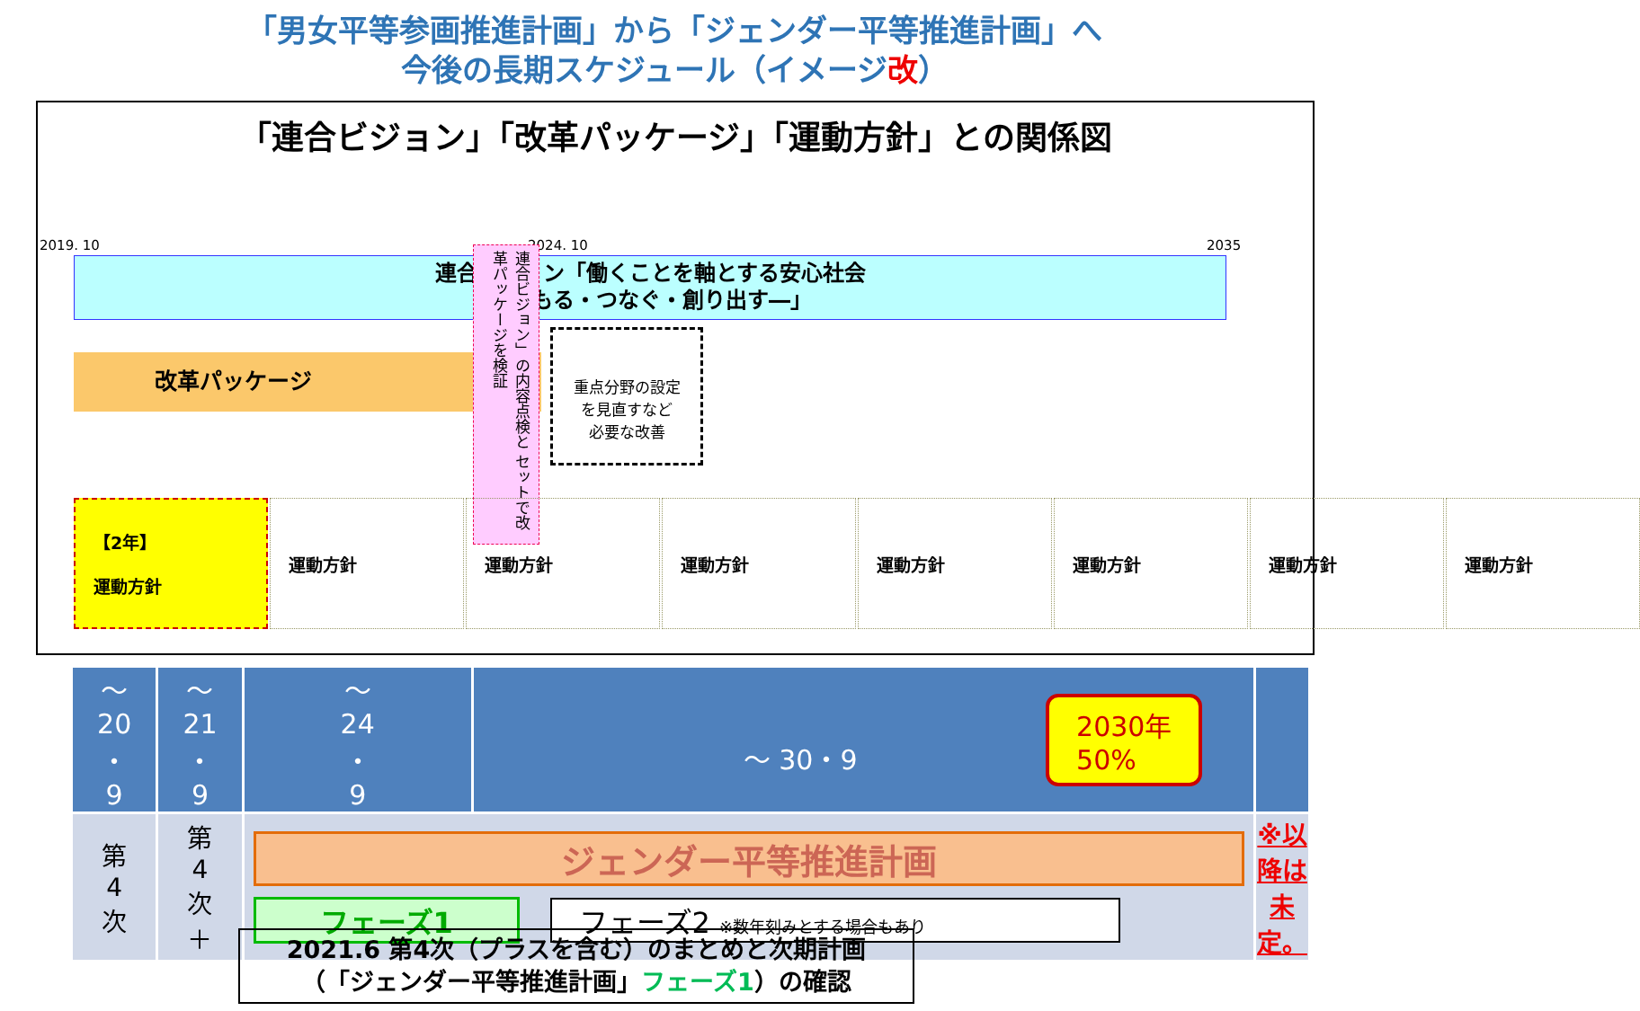「男女平等参画推進計画」から「ジェンダー平等推進計画」へ
今後の長期スケジュール（イメージ改）
「連合ビジョン」「改革パッケージ」「運動方針」との関係図
2019. 10 2024. 10 2035
連合ビジョン「働くことを軸とする安心社会
―まもる・つなぐ・創り出す―」
改革パッケージ
連合ビジョン」の内容点検と セットで改革パッケージを検証
重点分野の設定
を見直すなど
必要な改善
【2年】
運動方針
運動方針 運動方針 運動方針 運動方針 運動方針 運動方針 運動方針
| 〜 20 ・ 9 | 〜 21 ・ 9 | 〜 24 ・ 9 | 〜 30・9 2030年 50% | |
| 第 4 次 | 第 4 次 ＋ | ジェンダー平等推進計画 フェーズ1 フェーズ2 ※数年刻みとする場合もあり | | ※以降は未定。 |
2021.6 第4次（プラスを含む）のまとめと次期計画
（「ジェンダー平等推進計画」フェーズ1）の確認